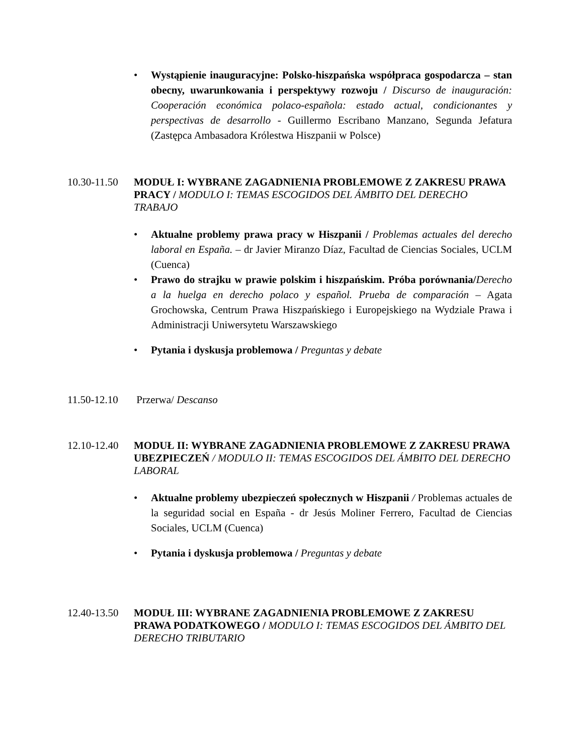• Wystąpienie inauguracyjne: Polsko-hiszpańska współpraca gospodarcza – stan obecny, uwarunkowania i perspektywy rozwoju / Discurso de inauguración: Cooperación económica polaco-española: estado actual, condicionantes y perspectivas de desarrollo - Guillermo Escribano Manzano, Segunda Jefatura (Zastępca Ambasadora Królestwa Hiszpanii w Polsce)
10.30-11.50
MODUŁ I: WYBRANE ZAGADNIENIA PROBLEMOWE Z ZAKRESU PRAWA PRACY / MODULO I: TEMAS ESCOGIDOS DEL ÁMBITO DEL DERECHO TRABAJO
• Aktualne problemy prawa pracy w Hiszpanii / Problemas actuales del derecho laboral en España. – dr Javier Miranzo Díaz, Facultad de Ciencias Sociales, UCLM (Cuenca)
• Prawo do strajku w prawie polskim i hiszpańskim. Próba porównania/Derecho a la huelga en derecho polaco y español. Prueba de comparación – Agata Grochowska, Centrum Prawa Hiszpańskiego i Europejskiego na Wydziale Prawa i Administracji Uniwersytetu Warszawskiego
• Pytania i dyskusja problemowa / Preguntas y debate
11.50-12.10
Przerwa/ Descanso
12.10-12.40
MODUŁ II: WYBRANE ZAGADNIENIA PROBLEMOWE Z ZAKRESU PRAWA UBEZPIECZEŃ / MODULO II: TEMAS ESCOGIDOS DEL ÁMBITO DEL DERECHO LABORAL
• Aktualne problemy ubezpieczeń społecznych w Hiszpanii / Problemas actuales de la seguridad social en España - dr Jesús Moliner Ferrero, Facultad de Ciencias Sociales, UCLM (Cuenca)
• Pytania i dyskusja problemowa / Preguntas y debate
12.40-13.50
MODUŁ III: WYBRANE ZAGADNIENIA PROBLEMOWE Z ZAKRESU PRAWA PODATKOWEGO / MODULO I: TEMAS ESCOGIDOS DEL ÁMBITO DEL DERECHO TRIBUTARIO